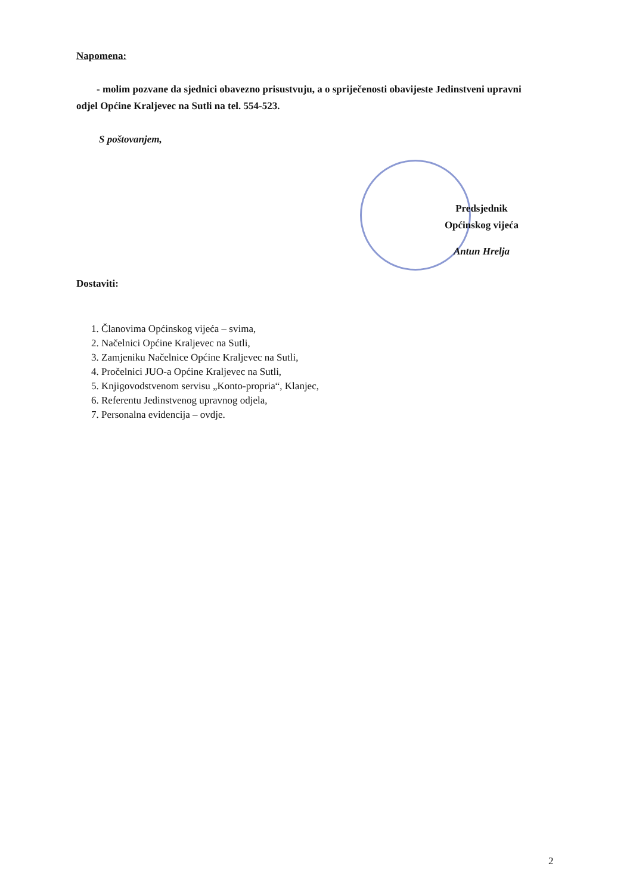Napomena:
- molim pozvane da sjednici obavezno prisustvuju, a o spriječenosti obavijeste Jedinstveni upravni odjel Općine Kraljevec na Sutli na tel. 554-523.
S poštovanjem,
Predsjednik
Općinskog vijeća
Antun Hrelja
Dostaviti:
1. Članovima Općinskog vijeća – svima,
2. Načelnici Općine Kraljevec na Sutli,
3. Zamjeniku Načelnice Općine Kraljevec na Sutli,
4. Pročelnici JUO-a Općine Kraljevec na Sutli,
5. Knjigovodstvenom servisu „Konto-propria“, Klanjec,
6. Referentu Jedinstvenog upravnog odjela,
7. Personalna evidencija – ovdje.
2